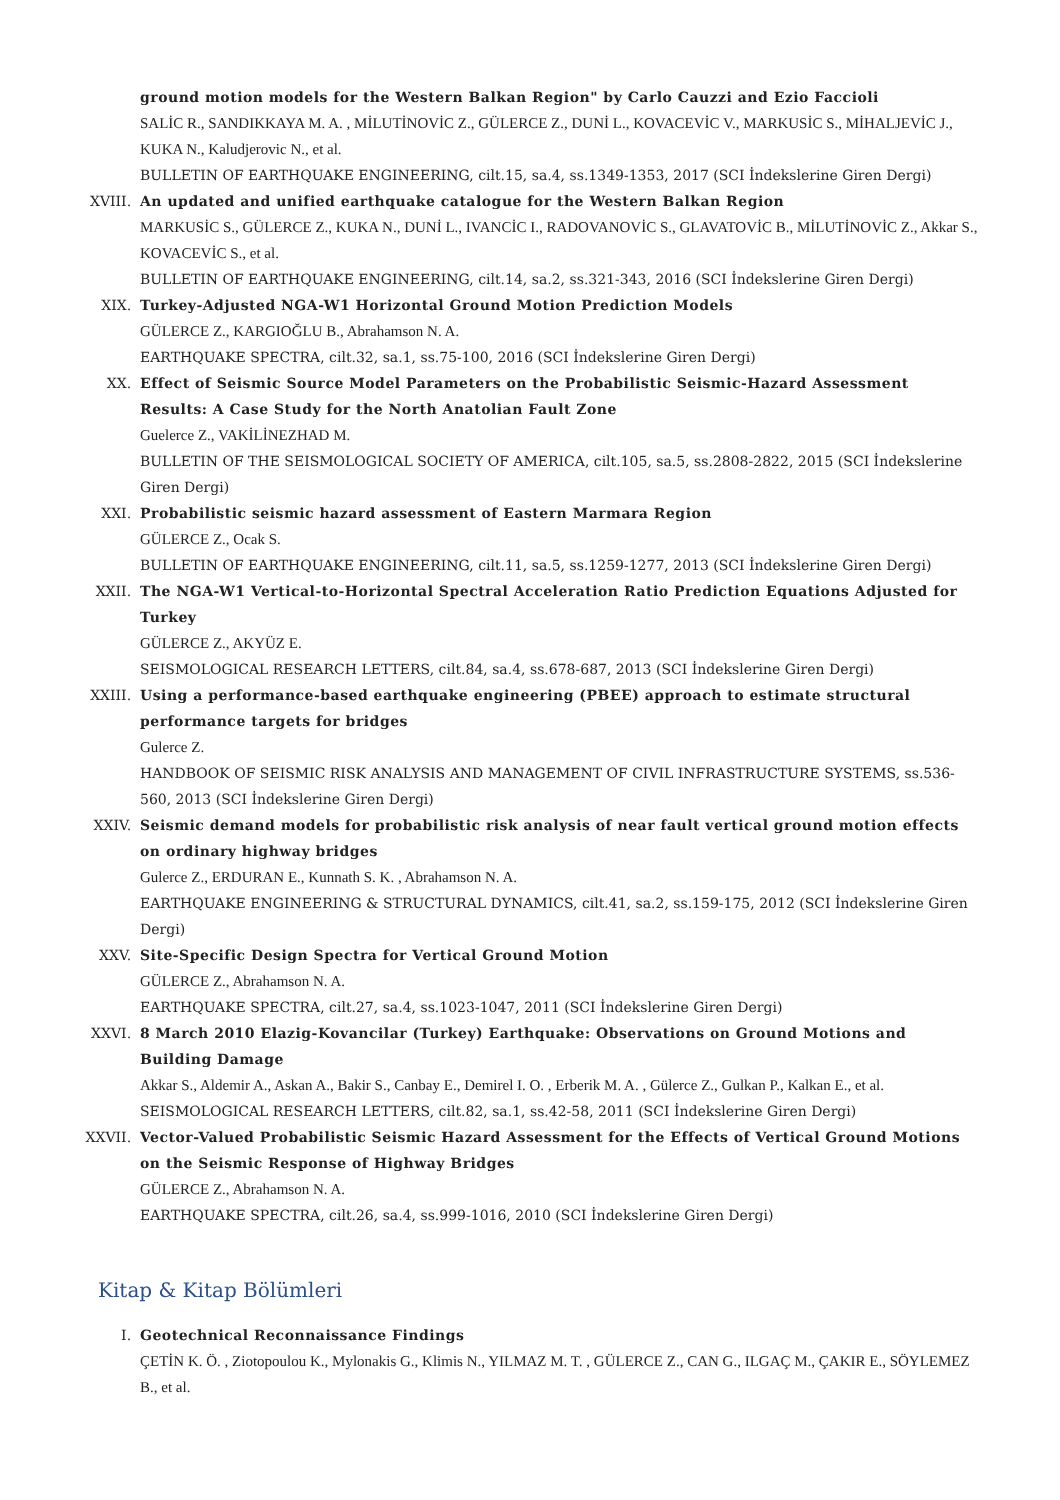ground motion models for the Western Balkan Region" by Carlo Cauzzi and Ezio Faccioli
SALİC R., SANDIKKAYA M. A. , MİLUTİNOVİC Z., GÜLERCE Z., DUNİ L., KOVACEVİC V., MARKUSİC S., MİHALJEVİC J., KUKA N., Kaludjerovic N., et al.
BULLETIN OF EARTHQUAKE ENGINEERING, cilt.15, sa.4, ss.1349-1353, 2017 (SCI İndekslerine Giren Dergi)
XVIII. An updated and unified earthquake catalogue for the Western Balkan Region
MARKUSİC S., GÜLERCE Z., KUKA N., DUNİ L., IVANCİC I., RADOVANOVİC S., GLAVATOVİC B., MİLUTİNOVİC Z., Akkar S., KOVACEVİC S., et al.
BULLETIN OF EARTHQUAKE ENGINEERING, cilt.14, sa.2, ss.321-343, 2016 (SCI İndekslerine Giren Dergi)
XIX. Turkey-Adjusted NGA-W1 Horizontal Ground Motion Prediction Models
GÜLERCE Z., KARGIOĞLU B., Abrahamson N. A.
EARTHQUAKE SPECTRA, cilt.32, sa.1, ss.75-100, 2016 (SCI İndekslerine Giren Dergi)
XX. Effect of Seismic Source Model Parameters on the Probabilistic Seismic-Hazard Assessment Results: A Case Study for the North Anatolian Fault Zone
Guelerce Z., VAKİLİNEZHAD M.
BULLETIN OF THE SEISMOLOGICAL SOCIETY OF AMERICA, cilt.105, sa.5, ss.2808-2822, 2015 (SCI İndekslerine Giren Dergi)
XXI. Probabilistic seismic hazard assessment of Eastern Marmara Region
GÜLERCE Z., Ocak S.
BULLETIN OF EARTHQUAKE ENGINEERING, cilt.11, sa.5, ss.1259-1277, 2013 (SCI İndekslerine Giren Dergi)
XXII. The NGA-W1 Vertical-to-Horizontal Spectral Acceleration Ratio Prediction Equations Adjusted for Turkey
GÜLERCE Z., AKYÜZ E.
SEISMOLOGICAL RESEARCH LETTERS, cilt.84, sa.4, ss.678-687, 2013 (SCI İndekslerine Giren Dergi)
XXIII. Using a performance-based earthquake engineering (PBEE) approach to estimate structural performance targets for bridges
Gulerce Z.
HANDBOOK OF SEISMIC RISK ANALYSIS AND MANAGEMENT OF CIVIL INFRASTRUCTURE SYSTEMS, ss.536-560, 2013 (SCI İndekslerine Giren Dergi)
XXIV. Seismic demand models for probabilistic risk analysis of near fault vertical ground motion effects on ordinary highway bridges
Gulerce Z., ERDURAN E., Kunnath S. K. , Abrahamson N. A.
EARTHQUAKE ENGINEERING & STRUCTURAL DYNAMICS, cilt.41, sa.2, ss.159-175, 2012 (SCI İndekslerine Giren Dergi)
XXV. Site-Specific Design Spectra for Vertical Ground Motion
GÜLERCE Z., Abrahamson N. A.
EARTHQUAKE SPECTRA, cilt.27, sa.4, ss.1023-1047, 2011 (SCI İndekslerine Giren Dergi)
XXVI. 8 March 2010 Elazig-Kovancilar (Turkey) Earthquake: Observations on Ground Motions and Building Damage
Akkar S., Aldemir A., Askan A., Bakir S., Canbay E., Demirel I. O. , Erberik M. A. , Gülerce Z., Gulkan P., Kalkan E., et al.
SEISMOLOGICAL RESEARCH LETTERS, cilt.82, sa.1, ss.42-58, 2011 (SCI İndekslerine Giren Dergi)
XXVII. Vector-Valued Probabilistic Seismic Hazard Assessment for the Effects of Vertical Ground Motions on the Seismic Response of Highway Bridges
GÜLERCE Z., Abrahamson N. A.
EARTHQUAKE SPECTRA, cilt.26, sa.4, ss.999-1016, 2010 (SCI İndekslerine Giren Dergi)
Kitap & Kitap Bölümleri
I. Geotechnical Reconnaissance Findings
ÇETİN K. Ö. , Ziotopoulou K., Mylonakis G., Klimis N., YILMAZ M. T. , GÜLERCE Z., CAN G., ILGAÇ M., ÇAKIR E., SÖYLEMEZ B., et al.